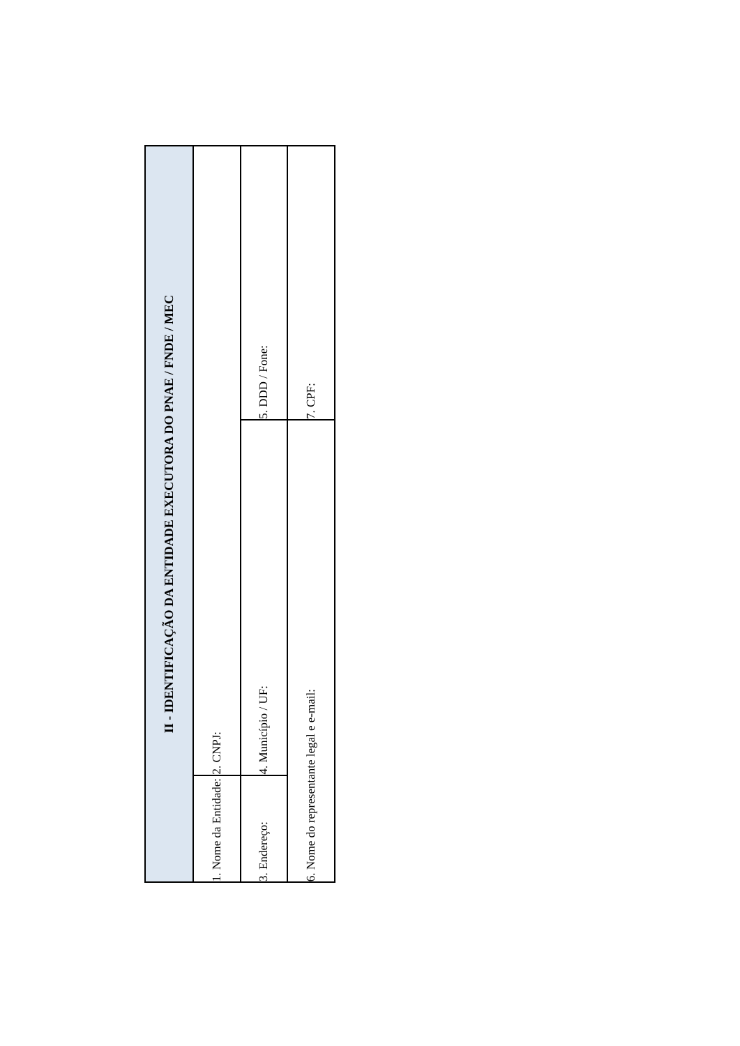| II - IDENTIFICAÇÃO DA ENTIDADE EXECUTORA DO PNAE / FNDE / MEC | | |
| --- | --- | --- |
| 1. Nome da Entidade: | 2. CNPJ: | |
| 3. Endereço: | 4. Município / UF: | 5. DDD / Fone: |
| 6. Nome do representante legal e e-mail: | | 7. CPF: |